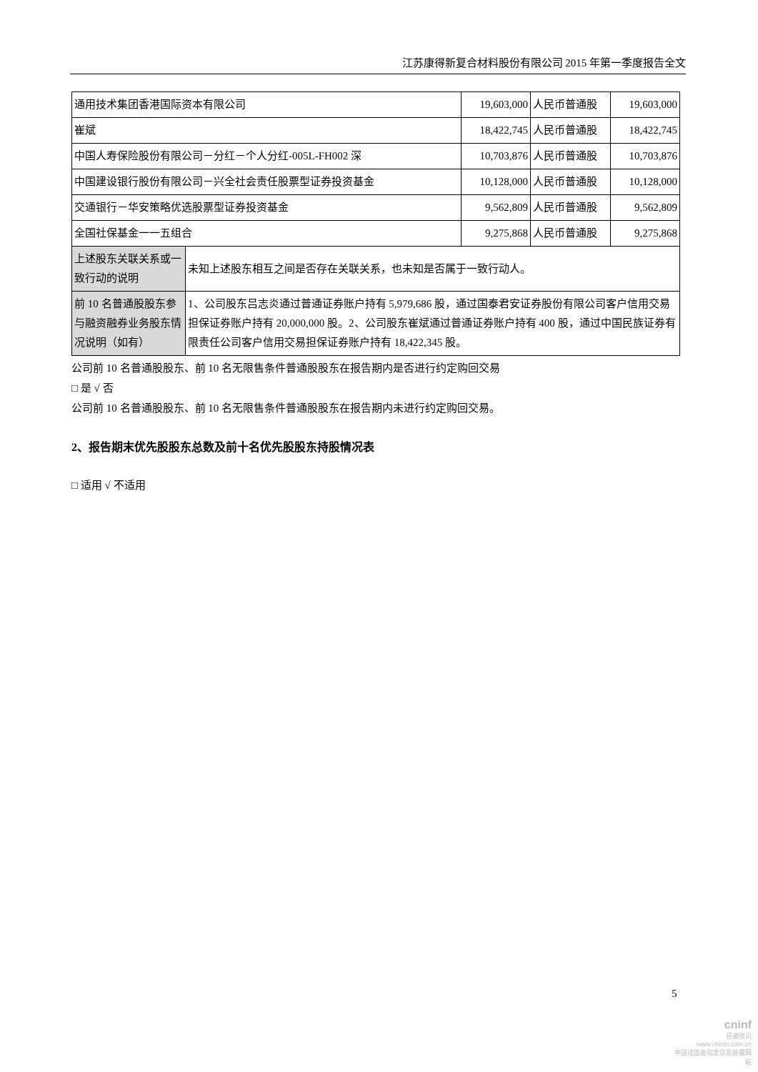江苏康得新复合材料股份有限公司 2015 年第一季度报告全文
| 通用技术集团香港国际资本有限公司 | | 19,603,000 | 人民币普通股 | 19,603,000 |
| 崔斌 | | 18,422,745 | 人民币普通股 | 18,422,745 |
| 中国人寿保险股份有限公司－分红－个人分红-005L-FH002 深 | | 10,703,876 | 人民币普通股 | 10,703,876 |
| 中国建设银行股份有限公司－兴全社会责任股票型证券投资基金 | | 10,128,000 | 人民币普通股 | 10,128,000 |
| 交通银行－华安策略优选股票型证券投资基金 | | 9,562,809 | 人民币普通股 | 9,562,809 |
| 全国社保基金一一五组合 | | 9,275,868 | 人民币普通股 | 9,275,868 |
| 上述股东关联关系或一致行动的说明 | 未知上述股东相互之间是否存在关联关系，也未知是否属于一致行动人。 | | | |
| 前 10 名普通股股东参与融资融券业务股东情况说明（如有） | 1、公司股东吕志炎通过普通证券账户持有 5,979,686 股，通过国泰君安证券股份有限公司客户信用交易担保证券账户持有 20,000,000 股。2、公司股东崔斌通过普通证券账户持有 400 股，通过中国民族证券有限责任公司客户信用交易担保证券账户持有 18,422,345 股。 | | | |
公司前 10 名普通股股东、前 10 名无限售条件普通股股东在报告期内是否进行约定购回交易
□ 是 √ 否
公司前 10 名普通股股东、前 10 名无限售条件普通股股东在报告期内未进行约定购回交易。
2、报告期末优先股股东总数及前十名优先股股东持股情况表
□ 适用 √ 不适用
5
cninf
巨潮资讯
www.cninfo.com.cn
中国证监会指定信息披露网站